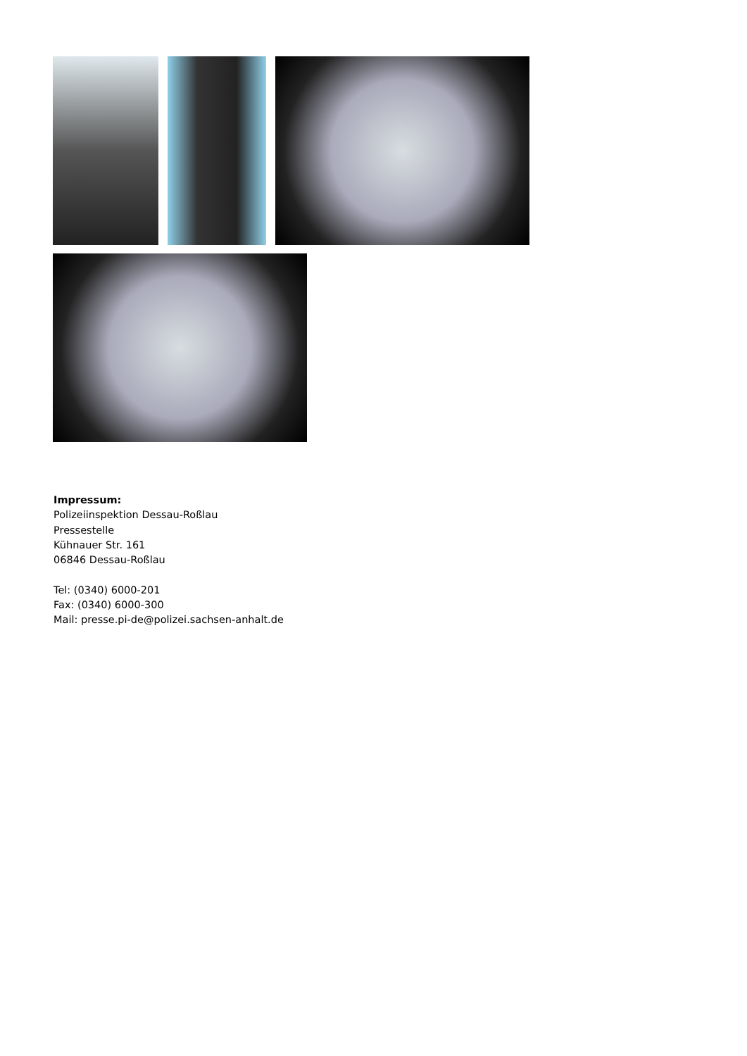Impressum:
Polizeiinspektion Dessau-Roßlau
Pressestelle
Kühnauer Str. 161
06846 Dessau-Roßlau
Tel: (0340) 6000-201
Fax: (0340) 6000-300
Mail: presse.pi-de@polizei.sachsen-anhalt.de